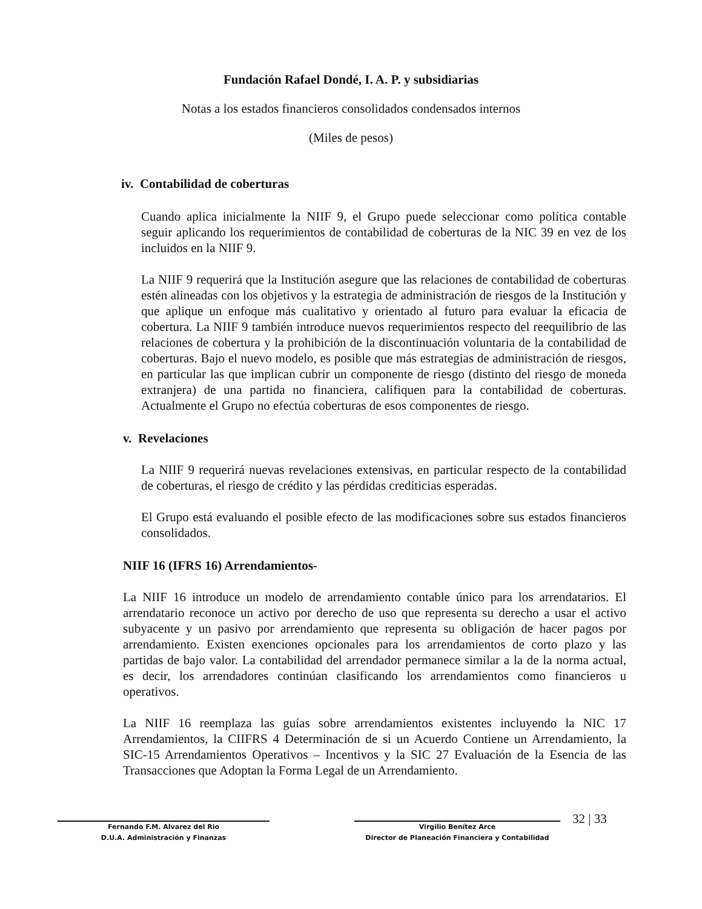Fundación Rafael Dondé, I. A. P. y subsidiarias
Notas a los estados financieros consolidados condensados internos
(Miles de pesos)
iv. Contabilidad de coberturas
Cuando aplica inicialmente la NIIF 9, el Grupo puede seleccionar como política contable seguir aplicando los requerimientos de contabilidad de coberturas de la NIC 39 en vez de los incluidos en la NIIF 9.
La NIIF 9 requerirá que la Institución asegure que las relaciones de contabilidad de coberturas estén alineadas con los objetivos y la estrategia de administración de riesgos de la Institución y que aplique un enfoque más cualitativo y orientado al futuro para evaluar la eficacia de cobertura. La NIIF 9 también introduce nuevos requerimientos respecto del reequilibrio de las relaciones de cobertura y la prohibición de la discontinuación voluntaria de la contabilidad de coberturas. Bajo el nuevo modelo, es posible que más estrategias de administración de riesgos, en particular las que implican cubrir un componente de riesgo (distinto del riesgo de moneda extranjera) de una partida no financiera, califiquen para la contabilidad de coberturas. Actualmente el Grupo no efectúa coberturas de esos componentes de riesgo.
v. Revelaciones
La NIIF 9 requerirá nuevas revelaciones extensivas, en particular respecto de la contabilidad de coberturas, el riesgo de crédito y las pérdidas crediticias esperadas.
El Grupo está evaluando el posible efecto de las modificaciones sobre sus estados financieros consolidados.
NIIF 16 (IFRS 16) Arrendamientos-
La NIIF 16 introduce un modelo de arrendamiento contable único para los arrendatarios. El arrendatario reconoce un activo por derecho de uso que representa su derecho a usar el activo subyacente y un pasivo por arrendamiento que representa su obligación de hacer pagos por arrendamiento. Existen exenciones opcionales para los arrendamientos de corto plazo y las partidas de bajo valor. La contabilidad del arrendador permanece similar a la de la norma actual, es decir, los arrendadores continúan clasificando los arrendamientos como financieros u operativos.
La NIIF 16 reemplaza las guías sobre arrendamientos existentes incluyendo la NIC 17 Arrendamientos, la CIIFRS 4 Determinación de si un Acuerdo Contiene un Arrendamiento, la SIC-15 Arrendamientos Operativos – Incentivos y la SIC 27 Evaluación de la Esencia de las Transacciones que Adoptan la Forma Legal de un Arrendamiento.
Fernando F.M. Alvarez del Rio
D.U.A. Administración y Finanzas
Virgilio Benítez Arce
Director de Planeación Financiera y Contabilidad
32 | 33